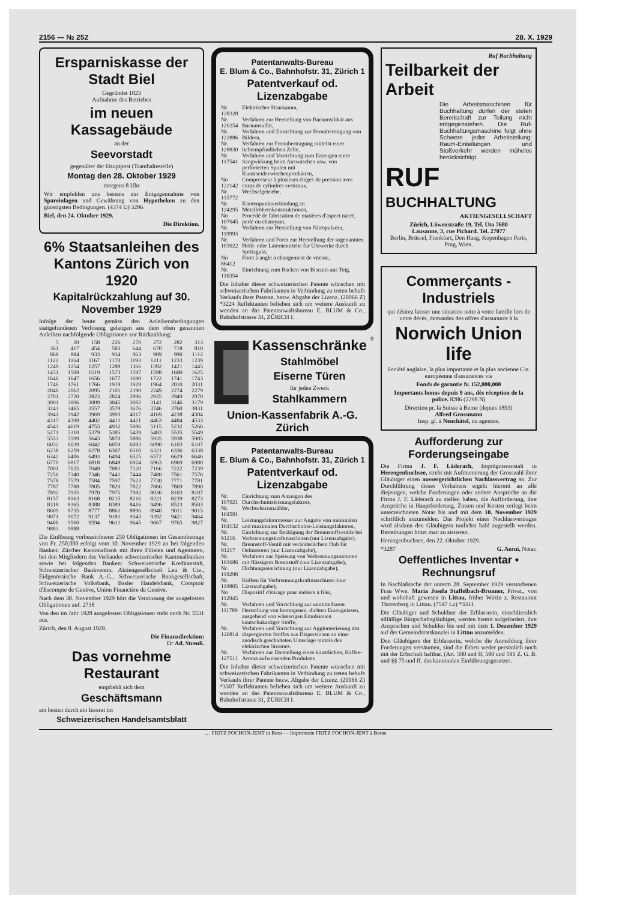2156 — № 252 28. X. 1929
Ersparniskasse der Stadt Biel
Gegründet 1823
Aufnahme des Betriebes
im neuen Kassagebäude
an der
Seevorstadt
gegenüber der Hauptpost (Tramhaltestelle)
Montag den 28. Oktober 1929
morgens 8 Uhr
Wir empfehlen uns bestens zur Entgegennahme von Spareinlagen und Gewährung von Hypotheken zu den günstigsten Bedingungen. (4374 U) 3296
Biel, den 24. Oktober 1929.
Die Direktion.
6% Staatsanleihen des Kantons Zürich von 1920
Kapitalrückzahlung auf 30. November 1929
Infolge der heute gemäss den Anleihensbedingungen stattgefundenen Verlosung gelangen aus dem oben genannten Anleihen nachfolgende Obligationen zur Rückzahlung:
| 5 | 20 | 158 | 226 | 270 | 272 | 282 | 313 |
| 361 | 417 | 454 | 583 | 644 | 670 | 718 | 810 |
| 868 | 884 | 933 | 934 | 963 | 989 | 990 | 1112 |
| 1122 | 1164 | 1167 | 1170 | 1193 | 1211 | 1233 | 1239 |
| 1249 | 1254 | 1257 | 1288 | 1366 | 1392 | 1421 | 1445 |
| 1451 | 1508 | 1519 | 1573 | 1597 | 1598 | 1600 | 1625 |
| 1646 | 1647 | 1656 | 1677 | 1690 | 1722 | 1741 | 1743 |
| 1746 | 1761 | 1766 | 1919 | 1929 | 1964 | 2010 | 2031 |
| 2046 | 2062 | 2095 | 2101 | 2190 | 2249 | 2274 | 2279 |
| 2701 | 2720 | 2823 | 2824 | 2896 | 2935 | 2949 | 2970 |
| 3001 | 3006 | 3009 | 3045 | 3082 | 3141 | 3146 | 3179 |
| 3243 | 3465 | 3557 | 3578 | 3676 | 3746 | 3760 | 3831 |
| 3941 | 3942 | 3969 | 3993 | 4017 | 4169 | 4238 | 4304 |
| 4317 | 4398 | 4402 | 4411 | 4421 | 4463 | 4484 | 4533 |
| 4543 | 4619 | 4753 | 4932 | 5086 | 5115 | 5232 | 5266 |
| 5271 | 5310 | 5379 | 5385 | 5439 | 5483 | 5535 | 5549 |
| 5553 | 5599 | 5643 | 5870 | 5886 | 5935 | 5938 | 5985 |
| 6032 | 6039 | 6042 | 6059 | 6083 | 6090 | 6103 | 6107 |
| 6238 | 6259 | 6278 | 6307 | 6310 | 6321 | 6336 | 6338 |
| 6342 | 6406 | 6493 | 6494 | 6525 | 6572 | 6629 | 6646 |
| 6770 | 6817 | 6818 | 6848 | 6924 | 6963 | 6969 | 6980 |
| 7001 | 7025 | 7049 | 7081 | 7120 | 7166 | 7222 | 7239 |
| 7256 | 7340 | 7346 | 7441 | 7444 | 7480 | 7561 | 7576 |
| 7578 | 7579 | 7584 | 7597 | 7623 | 7730 | 7771 | 7781 |
| 7787 | 7788 | 7805 | 7820 | 7822 | 7866 | 7869 | 7890 |
| 7892 | 7935 | 7970 | 7975 | 7982 | 8036 | 8103 | 8107 |
| 8157 | 8163 | 8168 | 8215 | 8216 | 8221 | 8239 | 8273 |
| 8318 | 8365 | 8388 | 8389 | 8416 | 9496 | 8523 | 8583 |
| 8609 | 8735 | 8777 | 8861 | 8896 | 8940 | 9011 | 9015 |
| 9071 | 9072 | 9137 | 9181 | 9343 | 9392 | 9421 | 9464 |
| 9486 | 9560 | 9594 | 9611 | 9645 | 9667 | 9765 | 9827 |
| 9883 | 9888 | | | | | | |
Die Einlösung vorbezeichneter 250 Obligationen im Gesamtbetrage von Fr. 250,000 erfolgt vom 30. November 1929 an bei folgenden Banken: Zürcher Kantonalbank mit ihren Filialen und Agenturen, bei den Mitgliedern des Verbandes schweizerischer Kantonalbanken sowie bei folgenden Banken: Schweizerische Kreditanstalt, Schweizerischer Bankverein, Aktiengesellschaft Leu & Cie., Eidgenössische Bank A.-G., Schweizerische Bankgesellschaft, Schweizerische Volksbank, Basler Handelsbank, Comptoir d'Escompte de Genève, Union Financière de Genève.
Nach dem 30. November 1929 hört die Verzinsung der ausgelosten Obligationen auf. 2738
Von den im Jahr 1928 ausgelosten Obligationen steht noch Nr. 5531 aus.
Zürich, den 8. August 1929.
Die Finanzdirektion:
Dr Ad. Streuli.
Das vornehme Restaurant
empfiehlt sich dem
Geschäftsmann
am besten durch ein Inserat im
Schweizerischen Handelsamtsblatt
Patentanwalts-Bureau
E. Blum & Co., Bahnhofstr. 31, Zürich 1
Patentverkauf od. Lizenzabgabe
| Nr. 128328 | Elektrischer Haarkamm, |
| Nr. 120254 | Verfahren zur Herstellung von Bariumsilikat aus Bariumsulfat, |
| Nr. 122886 | Verfahren und Einrichtung zur Fernübertragung von Bildern, |
| Nr. 128830 | Verfahren zur Fernübertragung mittelst einer lichtempfindlichen Zelle, |
| Nr. 117541 | Verfahren und Vorrichtung zum Erzeugen einer Sangwirkung beim Auswaschen usw. von perforierten Spulen mit Kunstseidezwischenprodukten, |
| No 122142 | Compresseur à plusieurs étages de pression avec corps de cylindres verticaux, |
| Nr. 115772 | Wechselgetriebe, |
| Nr. 124295 | Knotenpunktverbindung an Metallröhrenkonstruktionen, |
| No 107045 | Procédé de fabrication de matières d'aspect nacré, perlé ou chatoyant, |
| Nr. 119993 | Verfahren zur Herstellung von Nitropulvern, |
| Nr. 103022 | Verfahren und Form zur Herstellung der sogenannten Hohl- oder Laternentriebe für Uhrwerke durch Spritzguss, |
| No 86412 | Foret à angle à changement de vitesse, |
| Nr. 116354 | Einrichtung zum Backen von Biscuits aus Teig. |
Die Inhaber dieser schweizerischen Patente wünschen mit schweizerischen Fabrikanten in Verbindung zu treten behufs Verkaufs ihrer Patente, bezw. Abgabe der Lizenz. (20066 Z) *3224 Reflektanten belieben sich um weitere Auskunft zu wenden an das Patentanwaltsbureau E. BLUM & Co., Bahnhofstrasse 31, ZÜRICH I.
Kassenschränke
Stahlmöbel
Eiserne Türen
für jeden Zweck
Stahlkammern
9
Union-Kassenfabrik A.-G. Zürich
Patentanwalts-Bureau
E. Blum & Co., Bahnhofstr. 31, Zürich 1
Patentverkauf od. Lizenzabgabe
| Nr. 107021 | Einrichtung zum Anzeigen des Durchschnittsleistungsfaktors, |
| Nr. 104591 | Wechselstromzähler, |
| Nr. 104132 | Leistungsfaktormesser zur Angabe von minimalen und maximalen Durchschnitts-Leistungsfaktoren, |
| Nr. 91216 | Einrichtung zur Betätigung der Brennstoffventile bei Verbrennungskraftmaschinen (nur Lizenzabgabe), |
| Nr. 91217 | Brennstoff-Ventil mit veränderlichem Hub für Oelmotoren (nur Lizenzabgabe), |
| Nr. 101686 | Verfahren zur Speisung von Verbrennungsmotoren mit flüssigem Brennstoff (nur Lizenzabgabe), |
| Nr. 119298 | Dichtungseinrichtung (nur Lizenzabgabe), |
| Nr. 119805 | Kolben für Verbrennungskraftmaschinen (nur Lizenzabgabe), |
| No 112945 | Dispositif d'étirage pour métiers à filer, |
| Nr. 111789 | Verfahren und Vorrichtung zur unmittelbaren Herstellung von homogenen, dichten Erzeugnissen, ausgehend von wässerigen Emulsionen kautschukartiger Stoffe, |
| Nr. 120814 | Verfahren und Vorrichtung zur Agglomerierung des dispergierten Stoffes aus Dispersionen an einer anodisch geschalteten Unterlage mittels des elektrischen Stromes. |
| Nr. 127511 | Verfahren zur Darstellung eines künstlichen, Kaffee-Aroma aufweisenden Produktes |
Die Inhaber dieser schweizerischen Patente wünschen mit schweizerischen Fabrikanten in Verbindung zu treten behufs Verkaufs ihrer Patente bezw. Abgabe der Lizenz. (20066 Z) *3307 Reflektanten belieben sich um weitere Auskunft zu wenden an das Patentanwaltsbureau E. BLUM & Co., Bahnhofstrasse 31, ZÜRICH I.
Ruf Buchhaltung
Teilbarkeit der Arbeit
Die Arbeitsmaschinen für Buchhaltung dürfen der steten Bereitschaft zur Teilung nicht entgegenstehen. Die Ruf-Buchhaltungsmaschine folgt ohne Schwere jeder Arbeitsteilung; Raum-Einteilungen und Stoßverkehr werden mühelos berücksichtigt.
RUF
BUCHHALTUNG
AKTIENGESELLSCHAFT
Zürich, Löwenstraße 19. Tel. Uto 7680
Lausanne, 3, rue Pichard. Tel. 27077
Berlin, Brüssel, Frankfurt, Den Haag, Kopenhagen Paris, Prag, Wien.
Commerçants - Industriels
qui désirez laisser une situation nette à votre famille lors de votre décès, demandez des offres d'assurance à la
Norwich Union life
Société anglaise, la plus importante et la plus ancienne Cie. européenne d'assurances vie
Fonds de garantie fr. 152,000,000
Importants bonus depuis 9 ans, dès réception de la police. 8286 (2298 N)
Direction pr. la Suisse à Berne (depuis 1893)
Alfred Grossmann
Insp. gl. à Neuchâtel, ou agences.
Aufforderung zur Forderungseingabe
Die Firma J. F. Läderach, Imprägnieranstalt in Herzogenbuchsee, strebt mit Aufmunterung der Grosszahl ihrer Gläubiger einen aussergerichtlichen Nachlassvertrag an. Zur Durchführung dieses Vorhabens ergeht hiermit an alle diejenigen, welche Forderungen oder andere Ansprüche an die Firma J. F. Läderach zu stellen haben, die Aufforderung, ihre Ansprüche in Hauptforderung, Zinsen und Kosten zerlegt beim unterzeichneten Notar bis und mit dem 10. November 1929 schriftlich anzumelden. Das Projekt eines Nachlassvertrages wird alsdann den Gläubigern tunlichst bald zugestellt werden. Betreibungen bittet man zu sistieren.
Herzogenbuchsee, den 22. Oktober 1929.
*3287 G. Aerni, Notar.
Oeffentliches Inventar • Rechnungsruf
In Nachlaßsache der unterm 28. September 1929 verstorbenen Frau Wwe. Maria Josefa Staffelbach-Brunner, Privat., von und wohnhaft gewesen in Littau, früher Wirtin z. Restaurant Thorenberg in Littau. (7547 Lz) *3311
Die Gläubiger und Schuldner der Erblasserin, einschliesslich allfällige Bürgschaftsgläubiger, werden hiemit aufgefordert, ihre Ansprachen und Schulden bis und mit dem 1. Dezember 1929 auf der Gemeindsratskanzlei in Littau anzumelden.
Den Gläubigern der Erblasserin, welche die Anmeldung ihrer Forderungen versäumen, sind die Erben weder persönlich noch mit der Erbschaft haftbar. (Art. 580 und ff, 590 und 591 Z. G. B. und §§ 75 und ff. des kantonalen Einführungsgesetzes.
… FRITZ POCHON-JENT in Bern — Imprimerie FRITZ POCHON-JENT à Berne